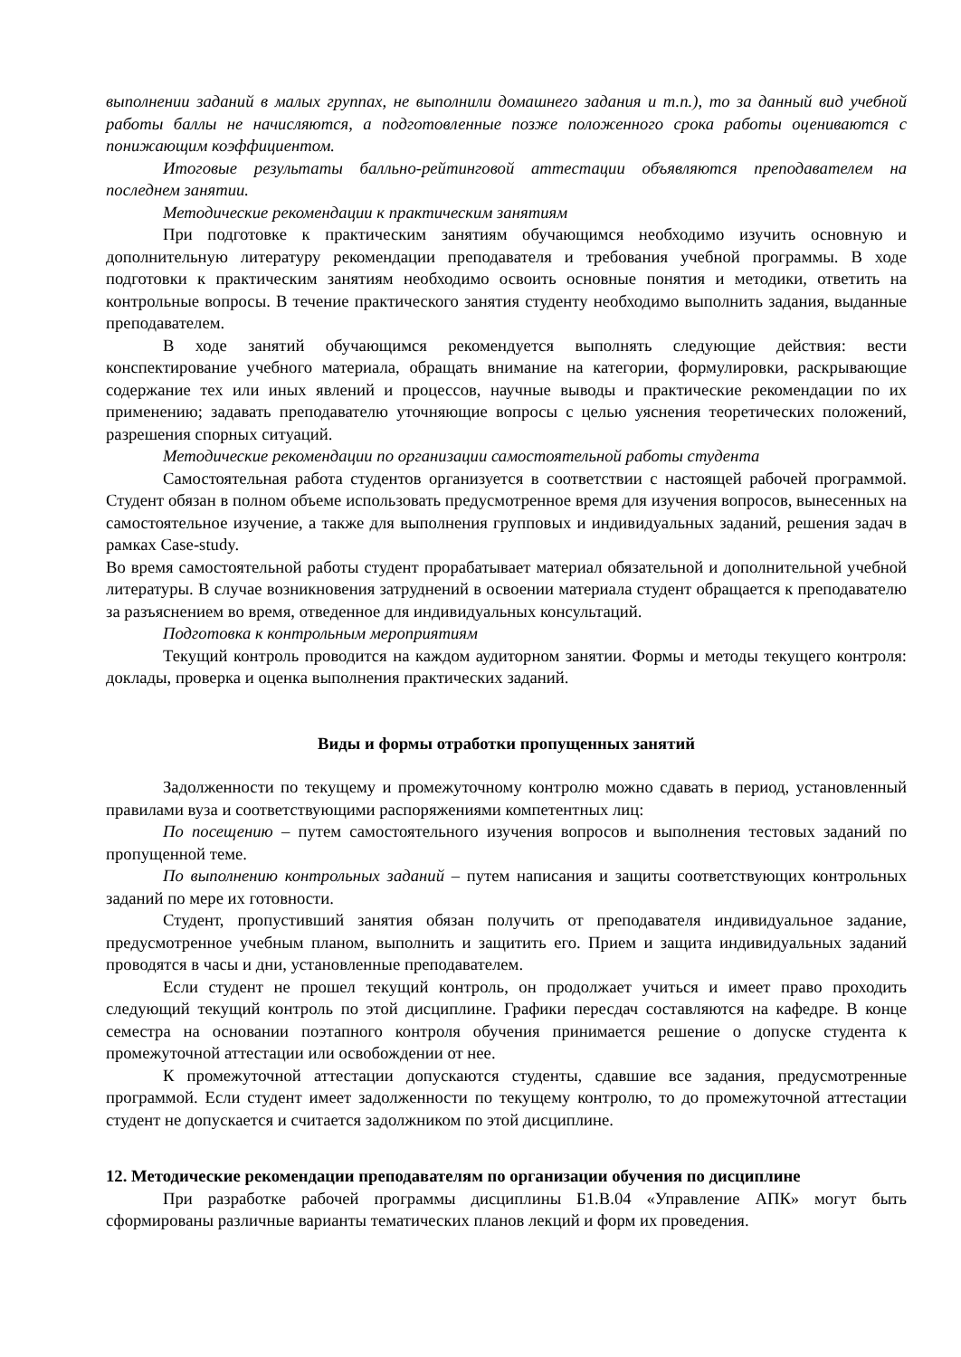выполнении заданий в малых группах, не выполнили домашнего задания и т.п.), то за данный вид учебной работы баллы не начисляются, а подготовленные позже положенного срока работы оцениваются с понижающим коэффициентом.
Итоговые результаты балльно-рейтинговой аттестации объявляются преподавателем на последнем занятии.
Методические рекомендации к практическим занятиям
При подготовке к практическим занятиям обучающимся необходимо изучить основную и дополнительную литературу рекомендации преподавателя и требования учебной программы. В ходе подготовки к практическим занятиям необходимо освоить основные понятия и методики, ответить на контрольные вопросы. В течение практического занятия студенту необходимо выполнить задания, выданные преподавателем.
В ходе занятий обучающимся рекомендуется выполнять следующие действия: вести конспектирование учебного материала, обращать внимание на категории, формулировки, раскрывающие содержание тех или иных явлений и процессов, научные выводы и практические рекомендации по их применению; задавать преподавателю уточняющие вопросы с целью уяснения теоретических положений, разрешения спорных ситуаций.
Методические рекомендации по организации самостоятельной работы студента
Самостоятельная работа студентов организуется в соответствии с настоящей рабочей программой. Студент обязан в полном объеме использовать предусмотренное время для изучения вопросов, вынесенных на самостоятельное изучение, а также для выполнения групповых и индивидуальных заданий, решения задач в рамках Case-study.
Во время самостоятельной работы студент прорабатывает материал обязательной и дополнительной учебной литературы. В случае возникновения затруднений в освоении материала студент обращается к преподавателю за разъяснением во время, отведенное для индивидуальных консультаций.
Подготовка к контрольным мероприятиям
Текущий контроль проводится на каждом аудиторном занятии. Формы и методы текущего контроля: доклады, проверка и оценка выполнения практических заданий.
Виды и формы отработки пропущенных занятий
Задолженности по текущему и промежуточному контролю можно сдавать в период, установленный правилами вуза и соответствующими распоряжениями компетентных лиц:
По посещению – путем самостоятельного изучения вопросов и выполнения тестовых заданий по пропущенной теме.
По выполнению контрольных заданий – путем написания и защиты соответствующих контрольных заданий по мере их готовности.
Студент, пропустивший занятия обязан получить от преподавателя индивидуальное задание, предусмотренное учебным планом, выполнить и защитить его. Прием и защита индивидуальных заданий проводятся в часы и дни, установленные преподавателем.
Если студент не прошел текущий контроль, он продолжает учиться и имеет право проходить следующий текущий контроль по этой дисциплине. Графики пересдач составляются на кафедре. В конце семестра на основании поэтапного контроля обучения принимается решение о допуске студента к промежуточной аттестации или освобождении от нее.
К промежуточной аттестации допускаются студенты, сдавшие все задания, предусмотренные программой. Если студент имеет задолженности по текущему контролю, то до промежуточной аттестации студент не допускается и считается задолжником по этой дисциплине.
12. Методические рекомендации преподавателям по организации обучения по дисциплине
При разработке рабочей программы дисциплины Б1.В.04 «Управление АПК» могут быть сформированы различные варианты тематических планов лекций и форм их проведения.